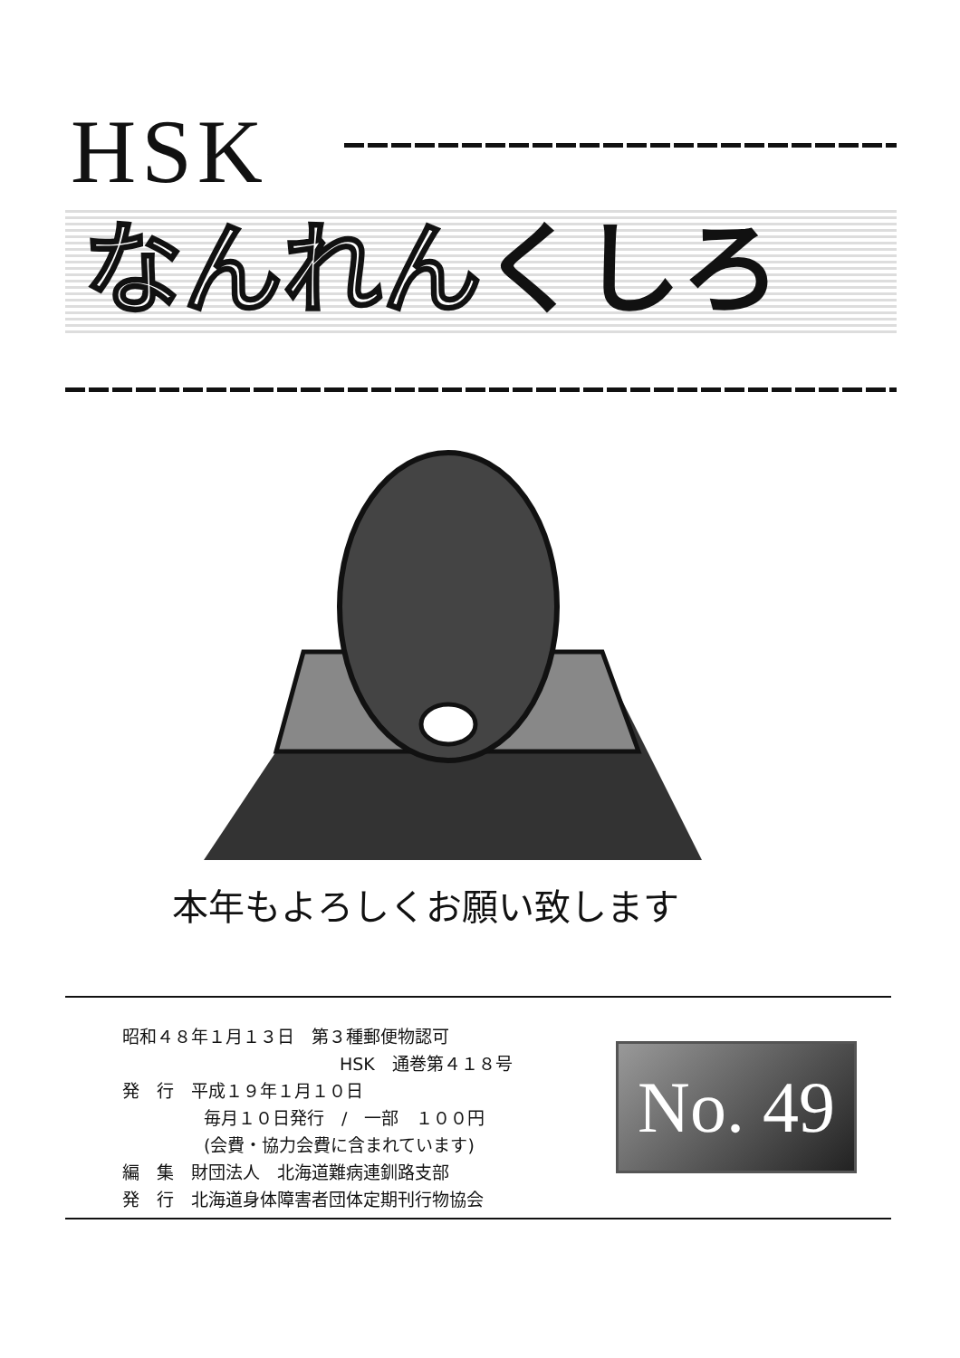HSK
なんれんくしろ
本年もよろしくお願い致します
昭和４８年１月１３日　第３種郵便物認可
HSK　通巻第４１８号
発　行　平成１９年１月１０日
毎月１０日発行　/　一部　１００円
(会費・協力会費に含まれています)
編　集　財団法人　北海道難病連釧路支部
発　行　北海道身体障害者団体定期刊行物協会
No. 49